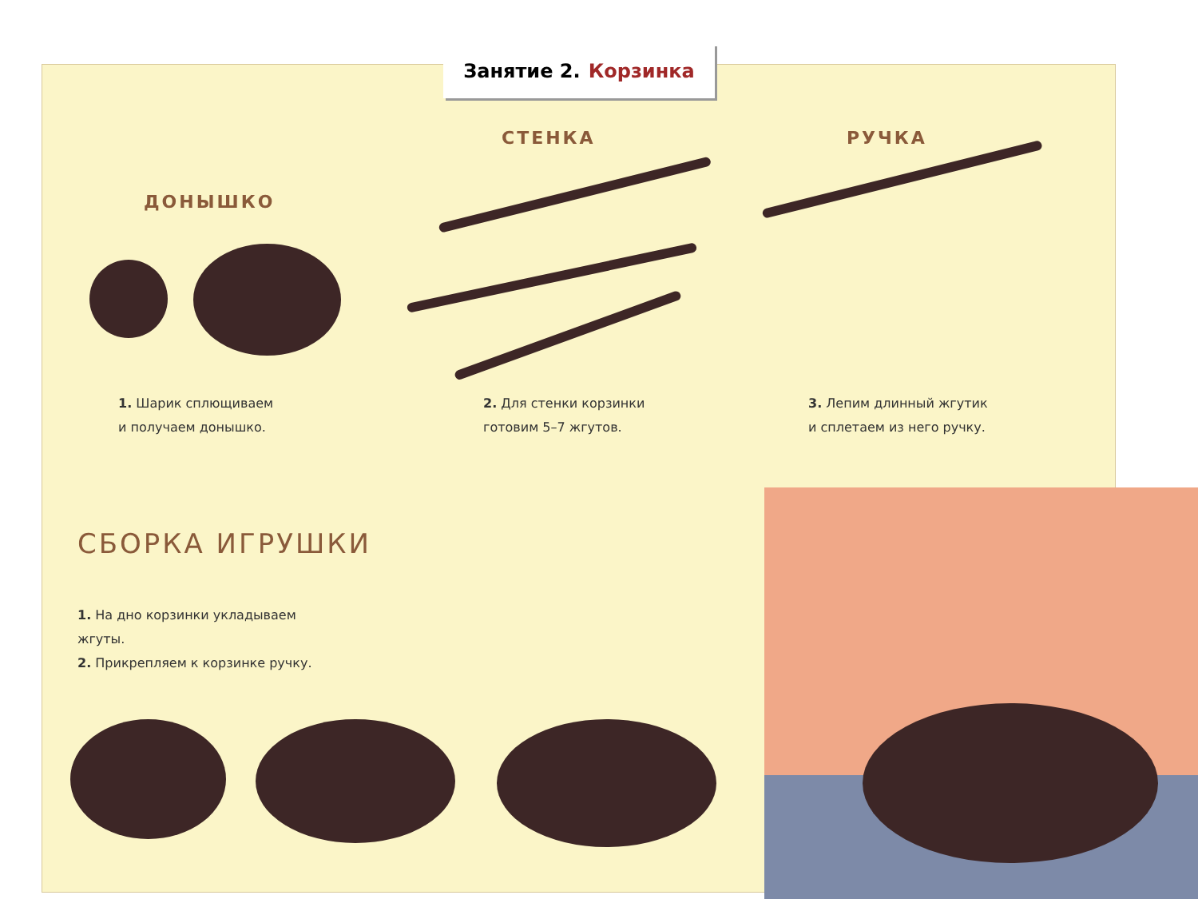Занятие 2. Корзинка
ДОНЫШКО
СТЕНКА РУЧКА
1. Шарик сплющиваем
и получаем донышко.
2. Для стенки корзинки
готовим 5–7 жгутов.
3. Лепим длинный жгутик
и сплетаем из него ручку.
СБОРКА ИГРУШКИ
1. На дно корзинки укладываем
жгуты.
2. Прикрепляем к корзинке ручку.